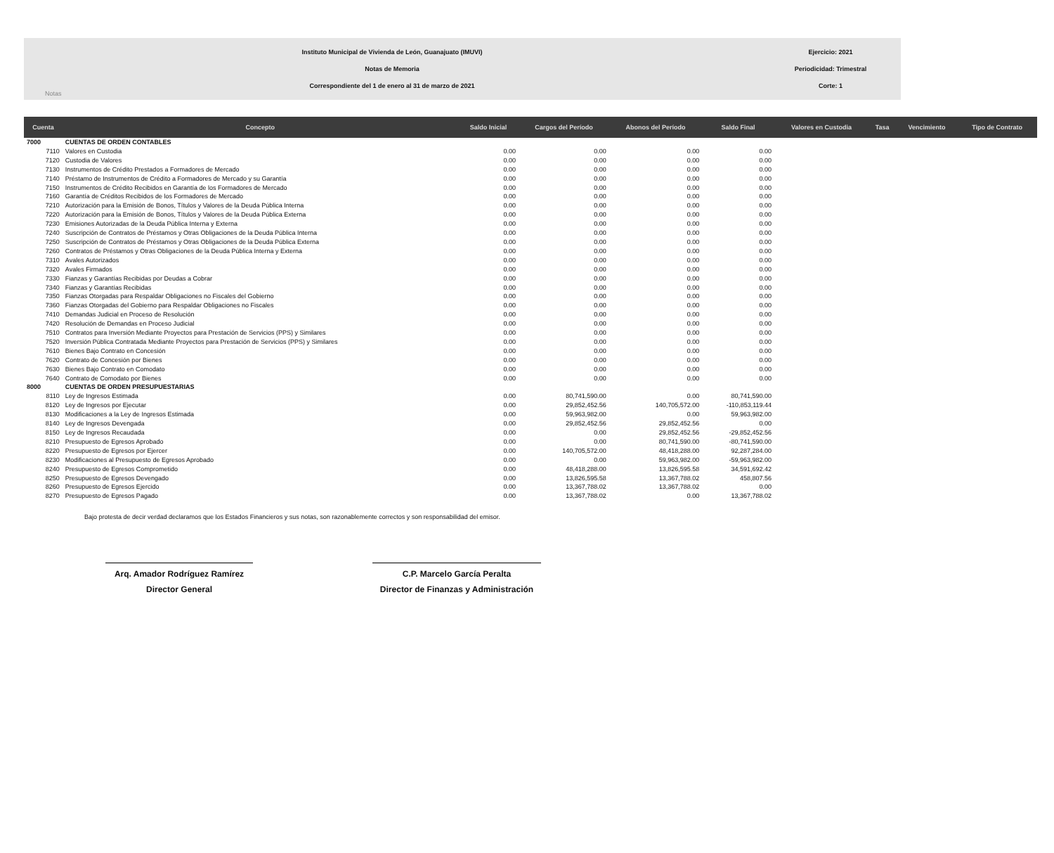Instituto Municipal de Vivienda de León, Guanajuato (IMUVI)
Notas de Memoria
Correspondiente del 1 de enero al 31 de marzo de 2021
Ejercicio: 2021
Periodicidad: Trimestral
Corte: 1
Notas
| Cuenta | Concepto | Saldo Inicial | Cargos del Período | Abonos del Período | Saldo Final | Valores en Custodia | Tasa | Vencimiento | Tipo de Contrato |
| --- | --- | --- | --- | --- | --- | --- | --- | --- | --- |
| 7000 | CUENTAS DE ORDEN CONTABLES | | | | | | | | |
| 7110 | Valores en Custodia | 0.00 | 0.00 | 0.00 | 0.00 | | | | |
| 7120 | Custodia de Valores | 0.00 | 0.00 | 0.00 | 0.00 | | | | |
| 7130 | Instrumentos de Crédito Prestados a Formadores de Mercado | 0.00 | 0.00 | 0.00 | 0.00 | | | | |
| 7140 | Préstamo de Instrumentos de Crédito a Formadores de Mercado y su Garantía | 0.00 | 0.00 | 0.00 | 0.00 | | | | |
| 7150 | Instrumentos de Crédito Recibidos en Garantía de los Formadores de Mercado | 0.00 | 0.00 | 0.00 | 0.00 | | | | |
| 7160 | Garantía de Créditos Recibidos de los Formadores de Mercado | 0.00 | 0.00 | 0.00 | 0.00 | | | | |
| 7210 | Autorización para la Emisión de Bonos, Títulos y Valores de la Deuda Pública Interna | 0.00 | 0.00 | 0.00 | 0.00 | | | | |
| 7220 | Autorización para la Emisión de Bonos, Títulos y Valores de la Deuda Pública Externa | 0.00 | 0.00 | 0.00 | 0.00 | | | | |
| 7230 | Emisiones Autorizadas de la Deuda Pública Interna y Externa | 0.00 | 0.00 | 0.00 | 0.00 | | | | |
| 7240 | Suscripción de Contratos de Préstamos y Otras Obligaciones de la Deuda Pública Interna | 0.00 | 0.00 | 0.00 | 0.00 | | | | |
| 7250 | Suscripción de Contratos de Préstamos y Otras Obligaciones de la Deuda Pública Externa | 0.00 | 0.00 | 0.00 | 0.00 | | | | |
| 7260 | Contratos de Préstamos y Otras Obligaciones de la Deuda Pública Interna y Externa | 0.00 | 0.00 | 0.00 | 0.00 | | | | |
| 7310 | Avales Autorizados | 0.00 | 0.00 | 0.00 | 0.00 | | | | |
| 7320 | Avales Firmados | 0.00 | 0.00 | 0.00 | 0.00 | | | | |
| 7330 | Fianzas y Garantías Recibidas por Deudas a Cobrar | 0.00 | 0.00 | 0.00 | 0.00 | | | | |
| 7340 | Fianzas y Garantías Recibidas | 0.00 | 0.00 | 0.00 | 0.00 | | | | |
| 7350 | Fianzas Otorgadas para Respaldar Obligaciones no Fiscales del Gobierno | 0.00 | 0.00 | 0.00 | 0.00 | | | | |
| 7360 | Fianzas Otorgadas del Gobierno para Respaldar Obligaciones no Fiscales | 0.00 | 0.00 | 0.00 | 0.00 | | | | |
| 7410 | Demandas Judicial en Proceso de Resolución | 0.00 | 0.00 | 0.00 | 0.00 | | | | |
| 7420 | Resolución de Demandas en Proceso Judicial | 0.00 | 0.00 | 0.00 | 0.00 | | | | |
| 7510 | Contratos para Inversión Mediante Proyectos para Prestación de Servicios (PPS) y Similares | 0.00 | 0.00 | 0.00 | 0.00 | | | | |
| 7520 | Inversión Pública Contratada Mediante Proyectos para Prestación de Servicios (PPS) y Similares | 0.00 | 0.00 | 0.00 | 0.00 | | | | |
| 7610 | Bienes Bajo Contrato en Concesión | 0.00 | 0.00 | 0.00 | 0.00 | | | | |
| 7620 | Contrato de Concesión por Bienes | 0.00 | 0.00 | 0.00 | 0.00 | | | | |
| 7630 | Bienes Bajo Contrato en Comodato | 0.00 | 0.00 | 0.00 | 0.00 | | | | |
| 7640 | Contrato de Comodato por Bienes | 0.00 | 0.00 | 0.00 | 0.00 | | | | |
| 8000 | CUENTAS DE ORDEN PRESUPUESTARIAS | | | | | | | | |
| 8110 | Ley de Ingresos Estimada | 0.00 | 80,741,590.00 | 0.00 | 80,741,590.00 | | | | |
| 8120 | Ley de Ingresos por Ejecutar | 0.00 | 29,852,452.56 | 140,705,572.00 | -110,853,119.44 | | | | |
| 8130 | Modificaciones a la Ley de Ingresos Estimada | 0.00 | 59,963,982.00 | 0.00 | 59,963,982.00 | | | | |
| 8140 | Ley de Ingresos Devengada | 0.00 | 29,852,452.56 | 29,852,452.56 | 0.00 | | | | |
| 8150 | Ley de Ingresos Recaudada | 0.00 | 0.00 | 29,852,452.56 | -29,852,452.56 | | | | |
| 8210 | Presupuesto de Egresos Aprobado | 0.00 | 0.00 | 80,741,590.00 | -80,741,590.00 | | | | |
| 8220 | Presupuesto de Egresos por Ejercer | 0.00 | 140,705,572.00 | 48,418,288.00 | 92,287,284.00 | | | | |
| 8230 | Modificaciones al Presupuesto de Egresos Aprobado | 0.00 | 0.00 | 59,963,982.00 | -59,963,982.00 | | | | |
| 8240 | Presupuesto de Egresos Comprometido | 0.00 | 48,418,288.00 | 13,826,595.58 | 34,591,692.42 | | | | |
| 8250 | Presupuesto de Egresos Devengado | 0.00 | 13,826,595.58 | 13,367,788.02 | 458,807.56 | | | | |
| 8260 | Presupuesto de Egresos Ejercido | 0.00 | 13,367,788.02 | 13,367,788.02 | 0.00 | | | | |
| 8270 | Presupuesto de Egresos Pagado | 0.00 | 13,367,788.02 | 0.00 | 13,367,788.02 | | | | |
Bajo protesta de decir verdad declaramos que los Estados Financieros y sus notas, son razonablemente correctos y son responsabilidad del emisor.
Arq. Amador Rodríguez Ramírez
Director General
C.P. Marcelo García Peralta
Director de Finanzas y Administración